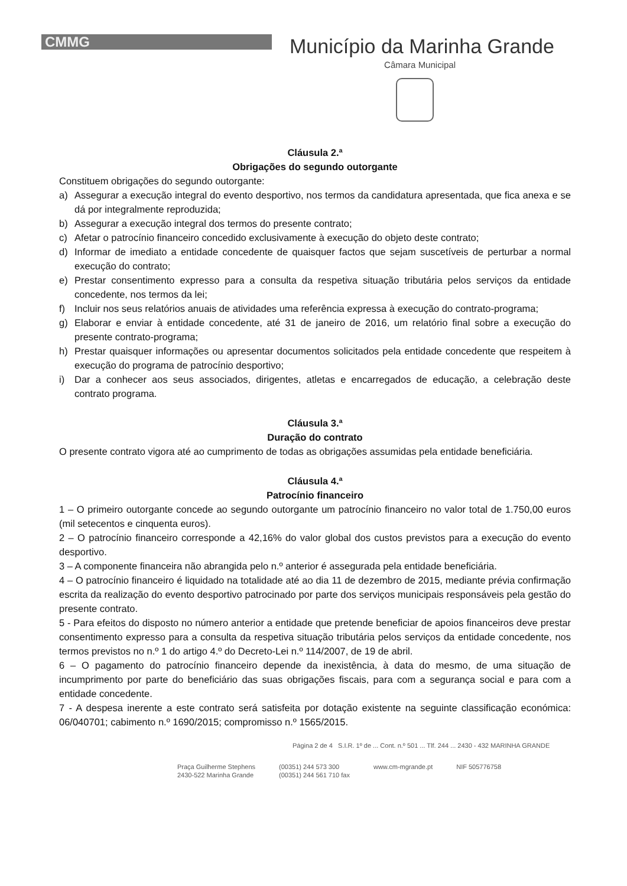CMMG
Município da Marinha Grande
Câmara Municipal
Cláusula 2.ª
Obrigações do segundo outorgante
Constituem obrigações do segundo outorgante:
a) Assegurar a execução integral do evento desportivo, nos termos da candidatura apresentada, que fica anexa e se dá por integralmente reproduzida;
b) Assegurar a execução integral dos termos do presente contrato;
c) Afetar o patrocínio financeiro concedido exclusivamente à execução do objeto deste contrato;
d) Informar de imediato a entidade concedente de quaisquer factos que sejam suscetíveis de perturbar a normal execução do contrato;
e) Prestar consentimento expresso para a consulta da respetiva situação tributária pelos serviços da entidade concedente, nos termos da lei;
f) Incluir nos seus relatórios anuais de atividades uma referência expressa à execução do contrato-programa;
g) Elaborar e enviar à entidade concedente, até 31 de janeiro de 2016, um relatório final sobre a execução do presente contrato-programa;
h) Prestar quaisquer informações ou apresentar documentos solicitados pela entidade concedente que respeitem à execução do programa de patrocínio desportivo;
i) Dar a conhecer aos seus associados, dirigentes, atletas e encarregados de educação, a celebração deste contrato programa.
Cláusula 3.ª
Duração do contrato
O presente contrato vigora até ao cumprimento de todas as obrigações assumidas pela entidade beneficiária.
Cláusula 4.ª
Patrocínio financeiro
1 – O primeiro outorgante concede ao segundo outorgante um patrocínio financeiro no valor total de 1.750,00 euros (mil setecentos e cinquenta euros).
2 – O patrocínio financeiro corresponde a 42,16% do valor global dos custos previstos para a execução do evento desportivo.
3 – A componente financeira não abrangida pelo n.º anterior é assegurada pela entidade beneficiária.
4 – O patrocínio financeiro é liquidado na totalidade até ao dia 11 de dezembro de 2015, mediante prévia confirmação escrita da realização do evento desportivo patrocinado por parte dos serviços municipais responsáveis pela gestão do presente contrato.
5 - Para efeitos do disposto no número anterior a entidade que pretende beneficiar de apoios financeiros deve prestar consentimento expresso para a consulta da respetiva situação tributária pelos serviços da entidade concedente, nos termos previstos no n.º 1 do artigo 4.º do Decreto-Lei n.º 114/2007, de 19 de abril.
6 – O pagamento do patrocínio financeiro depende da inexistência, à data do mesmo, de uma situação de incumprimento por parte do beneficiário das suas obrigações fiscais, para com a segurança social e para com a entidade concedente.
7 - A despesa inerente a este contrato será satisfeita por dotação existente na seguinte classificação económica: 06/040701; cabimento n.º 1690/2015; compromisso n.º 1565/2015.
Página 2 de 4 S.I.R. 1º de ... Cont. n.º 501 ... Tlf. 244 ... 2430 - 432 MARINHA GRANDE
Praça Guilherme Stephens
2430-522 Marinha Grande
(00351) 244 573 300
(00351) 244 561 710 fax
www.cm-mgrande.pt NIF 505776758